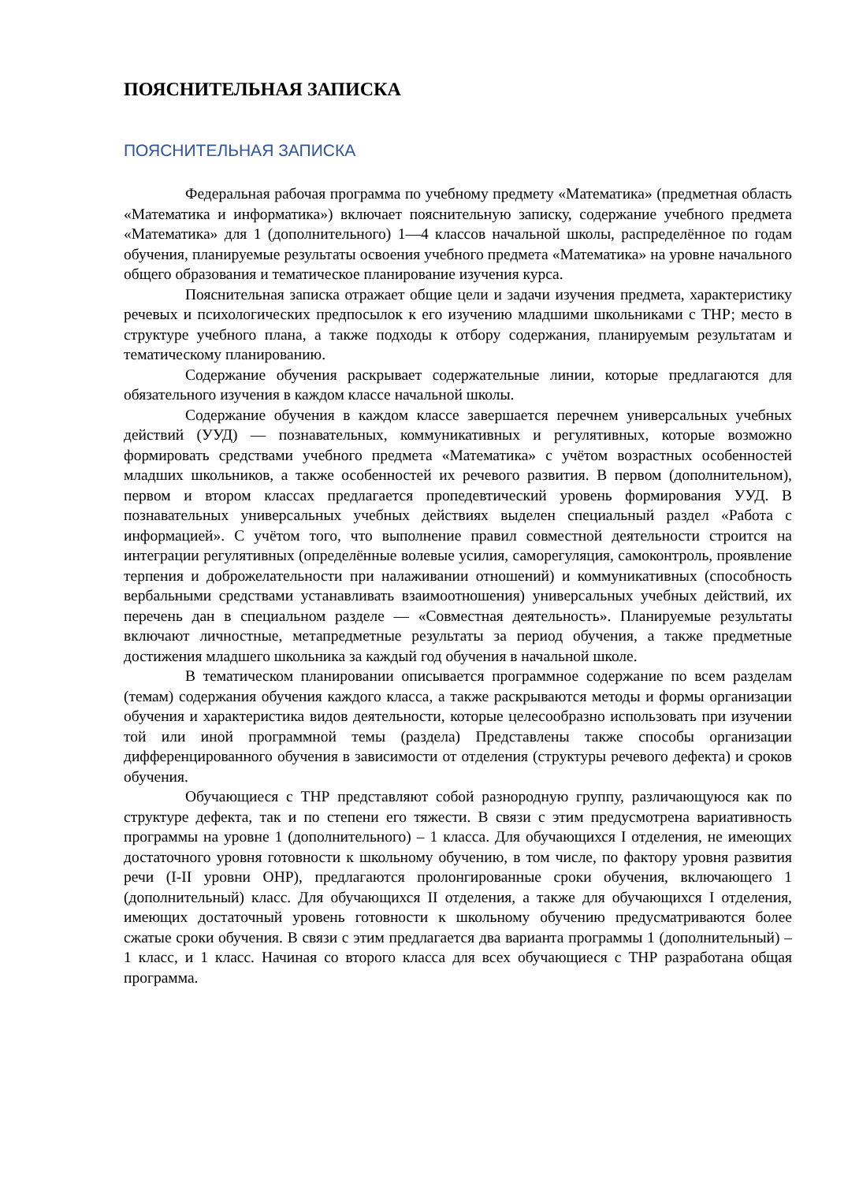ПОЯСНИТЕЛЬНАЯ ЗАПИСКА
ПОЯСНИТЕЛЬНАЯ ЗАПИСКА
Федеральная рабочая программа по учебному предмету «Математика» (предметная область «Математика и информатика») включает пояснительную записку, содержание учебного предмета «Математика» для 1 (дополнительного) 1—4 классов начальной школы, распределённое по годам обучения, планируемые результаты освоения учебного предмета «Математика» на уровне начального общего образования и тематическое планирование изучения курса.
Пояснительная записка отражает общие цели и задачи изучения предмета, характеристику речевых и психологических предпосылок к его изучению младшими школьниками с ТНР; место в структуре учебного плана, а также подходы к отбору содержания, планируемым результатам и тематическому планированию.
Содержание обучения раскрывает содержательные линии, которые предлагаются для обязательного изучения в каждом классе начальной школы.
Содержание обучения в каждом классе завершается перечнем универсальных учебных действий (УУД) — познавательных, коммуникативных и регулятивных, которые возможно формировать средствами учебного предмета «Математика» с учётом возрастных особенностей младших школьников, а также особенностей их речевого развития. В первом (дополнительном), первом и втором классах предлагается пропедевтический уровень формирования УУД. В познавательных универсальных учебных действиях выделен специальный раздел «Работа с информацией». С учётом того, что выполнение правил совместной деятельности строится на интеграции регулятивных (определённые волевые усилия, саморегуляция, самоконтроль, проявление терпения и доброжелательности при налаживании отношений) и коммуникативных (способность вербальными средствами устанавливать взаимоотношения) универсальных учебных действий, их перечень дан в специальном разделе — «Совместная деятельность». Планируемые результаты включают личностные, метапредметные результаты за период обучения, а также предметные достижения младшего школьника за каждый год обучения в начальной школе.
В тематическом планировании описывается программное содержание по всем разделам (темам) содержания обучения каждого класса, а также раскрываются методы и формы организации обучения и характеристика видов деятельности, которые целесообразно использовать при изучении той или иной программной темы (раздела) Представлены также способы организации дифференцированного обучения в зависимости от отделения (структуры речевого дефекта) и сроков обучения.
Обучающиеся с ТНР представляют собой разнородную группу, различающуюся как по структуре дефекта, так и по степени его тяжести. В связи с этим предусмотрена вариативность программы на уровне 1 (дополнительного) – 1 класса. Для обучающихся I отделения, не имеющих достаточного уровня готовности к школьному обучению, в том числе, по фактору уровня развития речи (I-II уровни ОНР), предлагаются пролонгированные сроки обучения, включающего 1 (дополнительный) класс. Для обучающихся II отделения, а также для обучающихся I отделения, имеющих достаточный уровень готовности к школьному обучению предусматриваются более сжатые сроки обучения. В связи с этим предлагается два варианта программы 1 (дополнительный) – 1 класс, и 1 класс. Начиная со второго класса для всех обучающиеся с ТНР разработана общая программа.